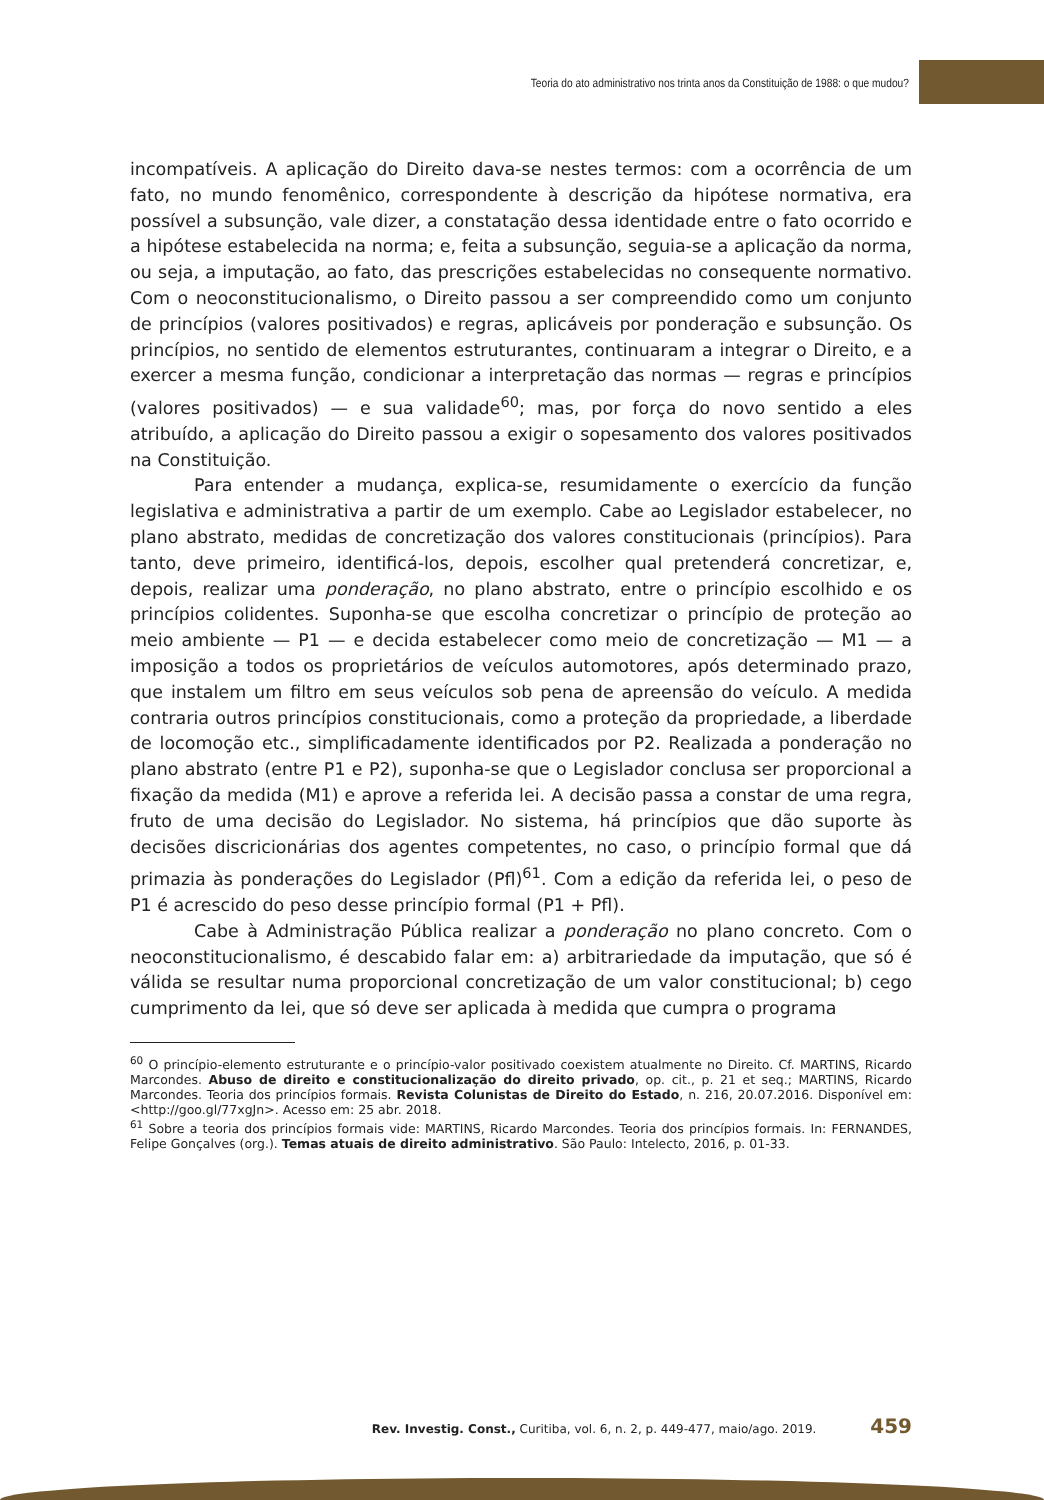Teoria do ato administrativo nos trinta anos da Constituição de 1988: o que mudou?
incompatíveis. A aplicação do Direito dava-se nestes termos: com a ocorrência de um fato, no mundo fenomênico, correspondente à descrição da hipótese normativa, era possível a subsunção, vale dizer, a constatação dessa identidade entre o fato ocorrido e a hipótese estabelecida na norma; e, feita a subsunção, seguia-se a aplicação da norma, ou seja, a imputação, ao fato, das prescrições estabelecidas no consequente normativo. Com o neoconstitucionalismo, o Direito passou a ser compreendido como um conjunto de princípios (valores positivados) e regras, aplicáveis por ponderação e subsunção. Os princípios, no sentido de elementos estruturantes, continuaram a integrar o Direito, e a exercer a mesma função, condicionar a interpretação das normas — regras e princípios (valores positivados) — e sua validade<sup>60</sup>; mas, por força do novo sentido a eles atribuído, a aplicação do Direito passou a exigir o sopesamento dos valores positivados na Constituição.
Para entender a mudança, explica-se, resumidamente o exercício da função legislativa e administrativa a partir de um exemplo. Cabe ao Legislador estabelecer, no plano abstrato, medidas de concretização dos valores constitucionais (princípios). Para tanto, deve primeiro, identificá-los, depois, escolher qual pretenderá concretizar, e, depois, realizar uma ponderação, no plano abstrato, entre o princípio escolhido e os princípios colidentes. Suponha-se que escolha concretizar o princípio de proteção ao meio ambiente — P1 — e decida estabelecer como meio de concretização — M1 — a imposição a todos os proprietários de veículos automotores, após determinado prazo, que instalem um filtro em seus veículos sob pena de apreensão do veículo. A medida contraria outros princípios constitucionais, como a proteção da propriedade, a liberdade de locomoção etc., simplificadamente identificados por P2. Realizada a ponderação no plano abstrato (entre P1 e P2), suponha-se que o Legislador conclusa ser proporcional a fixação da medida (M1) e aprove a referida lei. A decisão passa a constar de uma regra, fruto de uma decisão do Legislador. No sistema, há princípios que dão suporte às decisões discricionárias dos agentes competentes, no caso, o princípio formal que dá primazia às ponderações do Legislador (Pfl)<sup>61</sup>. Com a edição da referida lei, o peso de P1 é acrescido do peso desse princípio formal (P1 + Pfl).
Cabe à Administração Pública realizar a ponderação no plano concreto. Com o neoconstitucionalismo, é descabido falar em: a) arbitrariedade da imputação, que só é válida se resultar numa proporcional concretização de um valor constitucional; b) cego cumprimento da lei, que só deve ser aplicada à medida que cumpra o programa
<sup>60</sup> O princípio-elemento estruturante e o princípio-valor positivado coexistem atualmente no Direito. Cf. MARTINS, Ricardo Marcondes. Abuso de direito e constitucionalização do direito privado, op. cit., p. 21 et seq.; MARTINS, Ricardo Marcondes. Teoria dos princípios formais. Revista Colunistas de Direito do Estado, n. 216, 20.07.2016. Disponível em: <http://goo.gl/77xgJn>. Acesso em: 25 abr. 2018.
<sup>61</sup> Sobre a teoria dos princípios formais vide: MARTINS, Ricardo Marcondes. Teoria dos princípios formais. In: FERNANDES, Felipe Gonçalves (org.). Temas atuais de direito administrativo. São Paulo: Intelecto, 2016, p. 01-33.
Rev. Investig. Const., Curitiba, vol. 6, n. 2, p. 449-477, maio/ago. 2019. 459